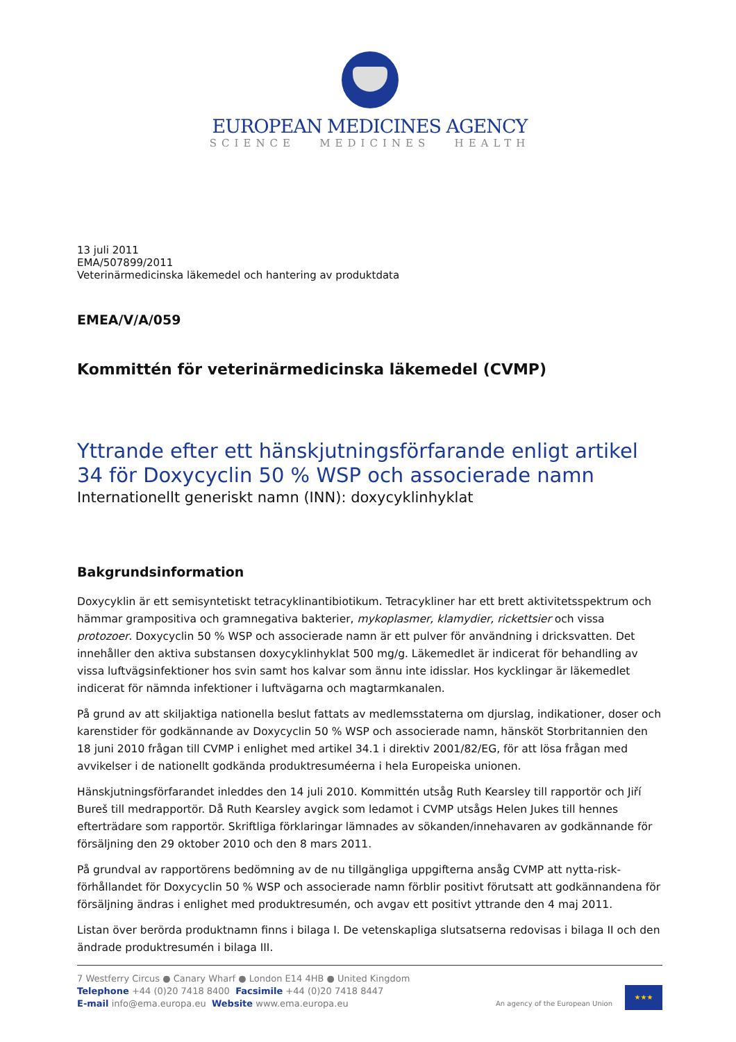EUROPEAN MEDICINES AGENCY
SCIENCE MEDICINES HEALTH
13 juli 2011
EMA/507899/2011
Veterinärmedicinska läkemedel och hantering av produktdata
EMEA/V/A/059
Kommittén för veterinärmedicinska läkemedel (CVMP)
Yttrande efter ett hänskjutningsförfarande enligt artikel 34 för Doxycyclin 50 % WSP och associerade namn
Internationellt generiskt namn (INN): doxycyklinhyklat
Bakgrundsinformation
Doxycyklin är ett semisyntetiskt tetracyklinantibiotikum. Tetracykliner har ett brett aktivitetsspektrum och hämmar grampositiva och gramnegativa bakterier, mykoplasmer, klamydier, rickettsier och vissa protozoer. Doxycyclin 50 % WSP och associerade namn är ett pulver för användning i dricksvatten. Det innehåller den aktiva substansen doxycyklinhyklat 500 mg/g. Läkemedlet är indicerat för behandling av vissa luftvägsinfektioner hos svin samt hos kalvar som ännu inte idisslar. Hos kycklingar är läkemedlet indicerat för nämnda infektioner i luftvägarna och magtarmkanalen.
På grund av att skiljaktiga nationella beslut fattats av medlemsstaterna om djurslag, indikationer, doser och karenstider för godkännande av Doxycyclin 50 % WSP och associerade namn, hänsköt Storbritannien den 18 juni 2010 frågan till CVMP i enlighet med artikel 34.1 i direktiv 2001/82/EG, för att lösa frågan med avvikelser i de nationellt godkända produktresuméerna i hela Europeiska unionen.
Hänskjutningsförfarandet inleddes den 14 juli 2010. Kommittén utsåg Ruth Kearsley till rapportör och Jiří Bureš till medrapportör. Då Ruth Kearsley avgick som ledamot i CVMP utsågs Helen Jukes till hennes efterträdare som rapportör. Skriftliga förklaringar lämnades av sökanden/innehavaren av godkännande för försäljning den 29 oktober 2010 och den 8 mars 2011.
På grundval av rapportörens bedömning av de nu tillgängliga uppgifterna ansåg CVMP att nytta-risk-förhållandet för Doxycyclin 50 % WSP och associerade namn förblir positivt förutsatt att godkännandena för försäljning ändras i enlighet med produktresumén, och avgav ett positivt yttrande den 4 maj 2011.
Listan över berörda produktnamn finns i bilaga I. De vetenskapliga slutsatserna redovisas i bilaga II och den ändrade produktresumén i bilaga III.
7 Westferry Circus ● Canary Wharf ● London E14 4HB ● United Kingdom
Telephone +44 (0)20 7418 8400 Facsimile +44 (0)20 7418 8447
E-mail info@ema.europa.eu Website www.ema.europa.eu
An agency of the European Union
★★★